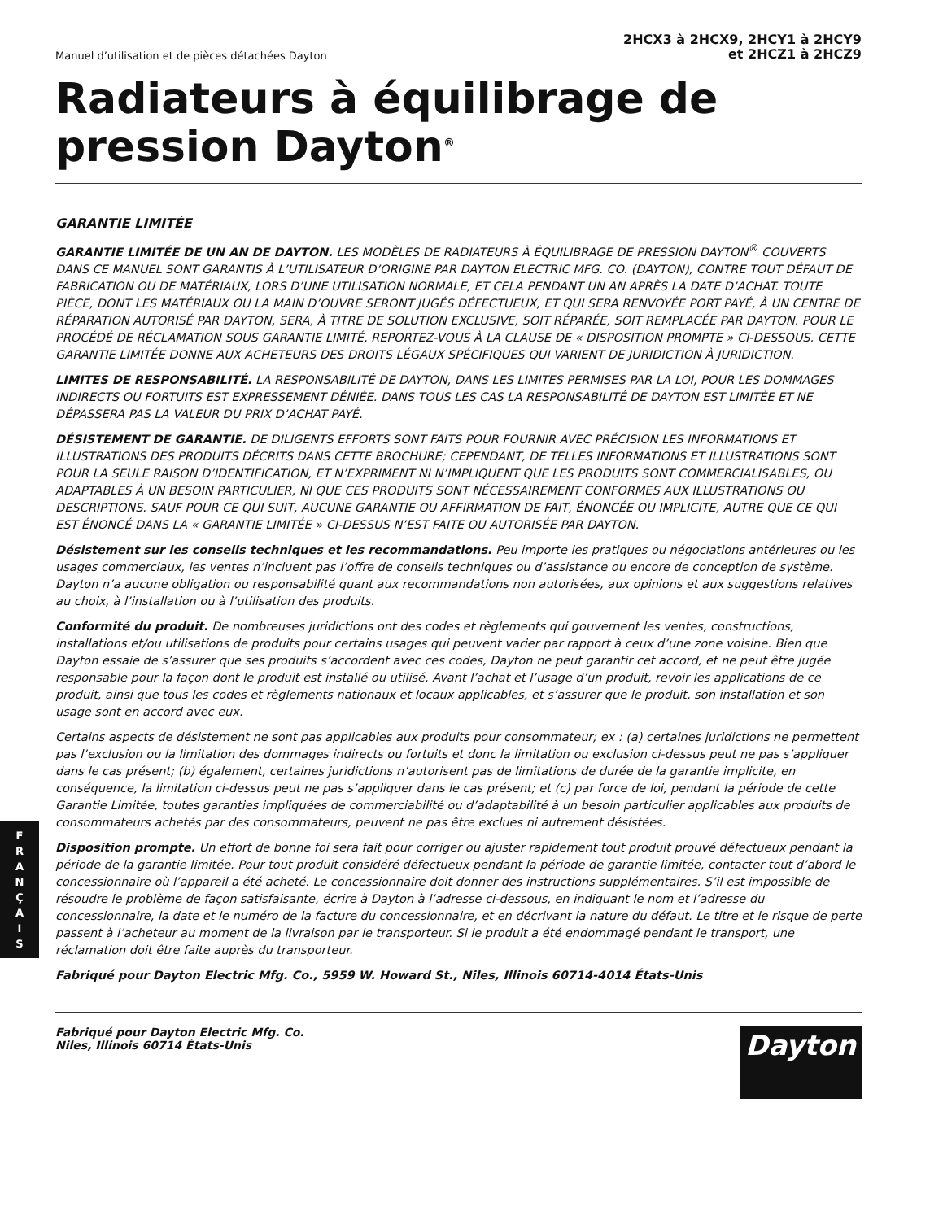Manuel d’utilisation et de pièces détachées Dayton
2HCX3 à 2HCX9, 2HCY1 à 2HCY9
et 2HCZ1 à 2HCZ9
Radiateurs à équilibrage de pression Dayton<sup>®</sup>
GARANTIE LIMITÉE
GARANTIE LIMITÉE DE UN AN DE DAYTON. LES MODÈLES DE RADIATEURS À ÉQUILIBRAGE DE PRESSION DAYTON<sup>®</sup> COUVERTS DANS CE MANUEL SONT GARANTIS À L’UTILISATEUR D’ORIGINE PAR DAYTON ELECTRIC MFG. CO. (DAYTON), CONTRE TOUT DÉFAUT DE FABRICATION OU DE MATÉRIAUX, LORS D’UNE UTILISATION NORMALE, ET CELA PENDANT UN AN APRÈS LA DATE D’ACHAT. TOUTE PIÈCE, DONT LES MATÉRIAUX OU LA MAIN D’OUVRE SERONT JUGÉS DÉFECTUEUX, ET QUI SERA RENVOYÉE PORT PAYÉ, À UN CENTRE DE RÉPARATION AUTORISÉ PAR DAYTON, SERA, À TITRE DE SOLUTION EXCLUSIVE, SOIT RÉPARÉE, SOIT REMPLACÉE PAR DAYTON. POUR LE PROCÉDÉ DE RÉCLAMATION SOUS GARANTIE LIMITÉ, REPORTEZ-VOUS À LA CLAUSE DE « DISPOSITION PROMPTE » CI-DESSOUS. CETTE GARANTIE LIMITÉE DONNE AUX ACHETEURS DES DROITS LÉGAUX SPÉCIFIQUES QUI VARIENT DE JURIDICTION À JURIDICTION.
LIMITES DE RESPONSABILITÉ. LA RESPONSABILITÉ DE DAYTON, DANS LES LIMITES PERMISES PAR LA LOI, POUR LES DOMMAGES INDIRECTS OU FORTUITS EST EXPRESSEMENT DÉNIÉE. DANS TOUS LES CAS LA RESPONSABILITÉ DE DAYTON EST LIMITÉE ET NE DÉPASSERA PAS LA VALEUR DU PRIX D’ACHAT PAYÉ.
DÉSISTEMENT DE GARANTIE. DE DILIGENTS EFFORTS SONT FAITS POUR FOURNIR AVEC PRÉCISION LES INFORMATIONS ET ILLUSTRATIONS DES PRODUITS DÉCRITS DANS CETTE BROCHURE; CEPENDANT, DE TELLES INFORMATIONS ET ILLUSTRATIONS SONT POUR LA SEULE RAISON D’IDENTIFICATION, ET N’EXPRIMENT NI N’IMPLIQUENT QUE LES PRODUITS SONT COMMERCIALISABLES, OU ADAPTABLES À UN BESOIN PARTICULIER, NI QUE CES PRODUITS SONT NÉCESSAIREMENT CONFORMES AUX ILLUSTRATIONS OU DESCRIPTIONS. SAUF POUR CE QUI SUIT, AUCUNE GARANTIE OU AFFIRMATION DE FAIT, ÉNONCÉE OU IMPLICITE, AUTRE QUE CE QUI EST ÉNONCÉ DANS LA « GARANTIE LIMITÉE » CI-DESSUS N’EST FAITE OU AUTORISÉE PAR DAYTON.
Désistement sur les conseils techniques et les recommandations. Peu importe les pratiques ou négociations antérieures ou les usages commerciaux, les ventes n’incluent pas l’offre de conseils techniques ou d’assistance ou encore de conception de système. Dayton n’a aucune obligation ou responsabilité quant aux recommandations non autorisées, aux opinions et aux suggestions relatives au choix, à l’installation ou à l’utilisation des produits.
Conformité du produit. De nombreuses juridictions ont des codes et règlements qui gouvernent les ventes, constructions, installations et/ou utilisations de produits pour certains usages qui peuvent varier par rapport à ceux d’une zone voisine. Bien que Dayton essaie de s’assurer que ses produits s’accordent avec ces codes, Dayton ne peut garantir cet accord, et ne peut être jugée responsable pour la façon dont le produit est installé ou utilisé. Avant l’achat et l’usage d’un produit, revoir les applications de ce produit, ainsi que tous les codes et règlements nationaux et locaux applicables, et s’assurer que le produit, son installation et son usage sont en accord avec eux.
Certains aspects de désistement ne sont pas applicables aux produits pour consommateur; ex : (a) certaines juridictions ne permettent pas l’exclusion ou la limitation des dommages indirects ou fortuits et donc la limitation ou exclusion ci-dessus peut ne pas s’appliquer dans le cas présent; (b) également, certaines juridictions n’autorisent pas de limitations de durée de la garantie implicite, en conséquence, la limitation ci-dessus peut ne pas s’appliquer dans le cas présent; et (c) par force de loi, pendant la période de cette Garantie Limitée, toutes garanties impliquées de commerciabilité ou d’adaptabilité à un besoin particulier applicables aux produits de consommateurs achetés par des consommateurs, peuvent ne pas être exclues ni autrement désistées.
Disposition prompte. Un effort de bonne foi sera fait pour corriger ou ajuster rapidement tout produit prouvé défectueux pendant la période de la garantie limitée. Pour tout produit considéré défectueux pendant la période de garantie limitée, contacter tout d’abord le concessionnaire où l’appareil a été acheté. Le concessionnaire doit donner des instructions supplémentaires. S’il est impossible de résoudre le problème de façon satisfaisante, écrire à Dayton à l’adresse ci-dessous, en indiquant le nom et l’adresse du concessionnaire, la date et le numéro de la facture du concessionnaire, et en décrivant la nature du défaut. Le titre et le risque de perte passent à l’acheteur au moment de la livraison par le transporteur. Si le produit a été endommagé pendant le transport, une réclamation doit être faite auprès du transporteur.
Fabriqué pour Dayton Electric Mfg. Co., 5959 W. Howard St., Niles, Illinois 60714-4014 États-Unis
Fabriqué pour Dayton Electric Mfg. Co.
Niles, Illinois 60714 États-Unis
Dayton
F
R
A
N
Ç
A
I
S